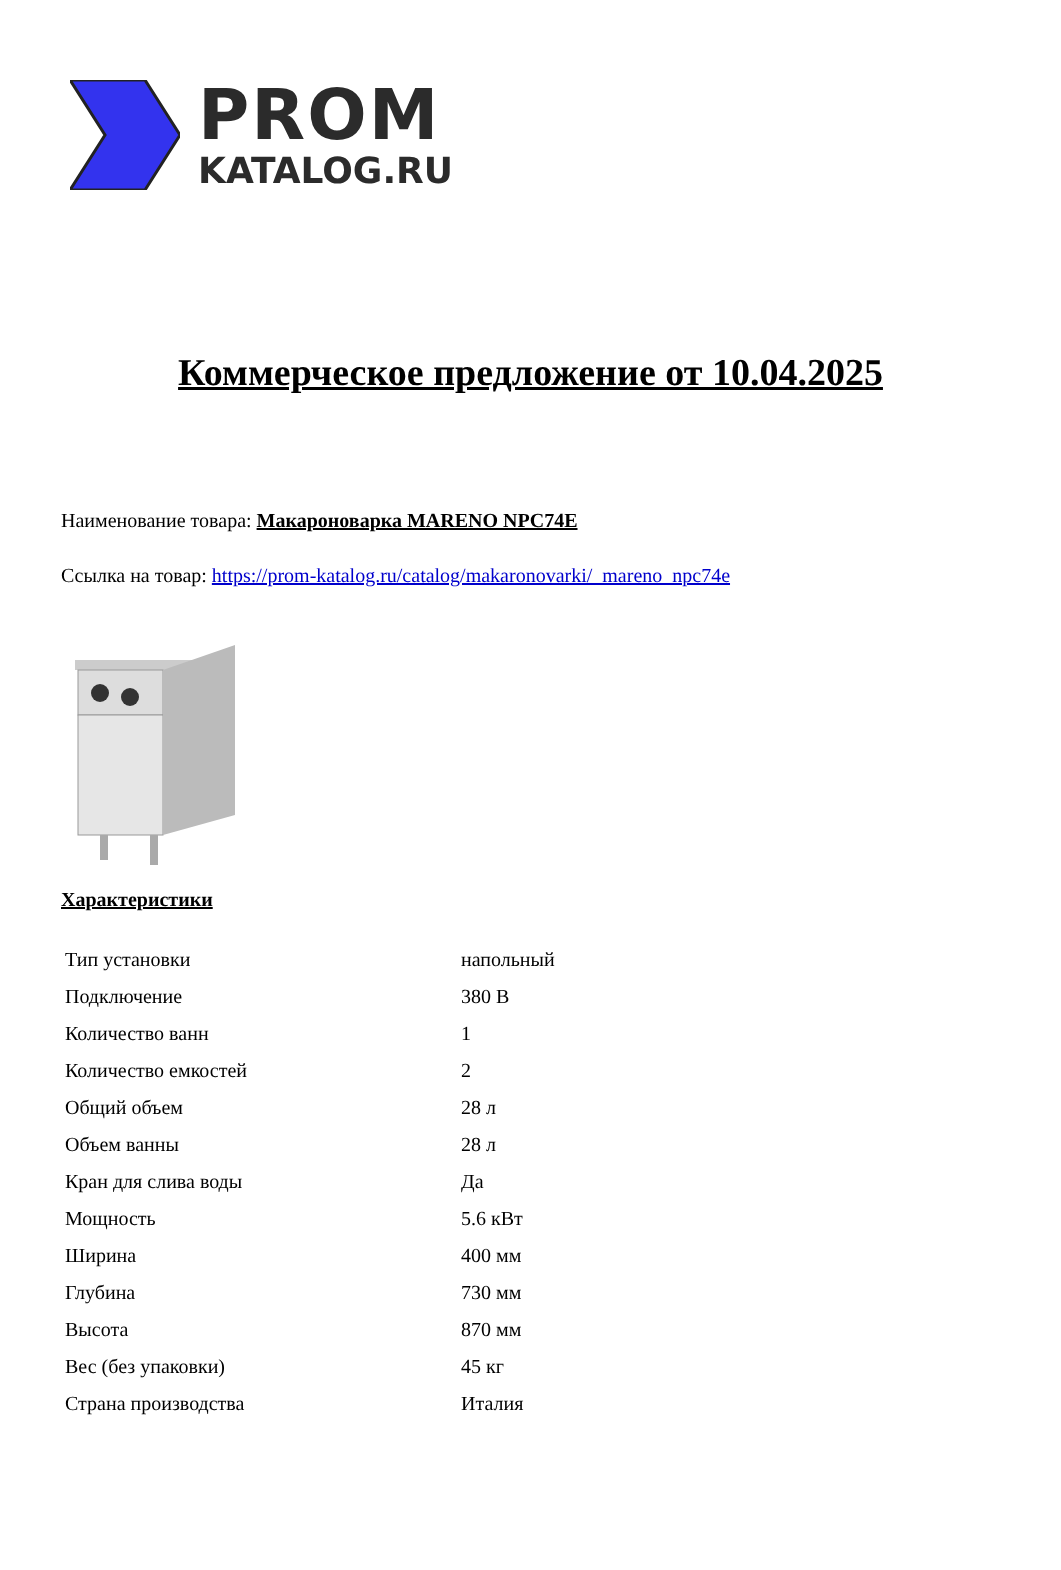PROM
KATALOG.RU
Коммерческое предложение от 10.04.2025
Наименование товара: Макароноварка MARENO NPC74E
Ссылка на товар: https://prom-katalog.ru/catalog/makaronovarki/_mareno_npc74e
Характеристики
| Тип установки | напольный |
| Подключение | 380 В |
| Количество ванн | 1 |
| Количество емкостей | 2 |
| Общий объем | 28 л |
| Объем ванны | 28 л |
| Кран для слива воды | Да |
| Мощность | 5.6 кВт |
| Ширина | 400 мм |
| Глубина | 730 мм |
| Высота | 870 мм |
| Вес (без упаковки) | 45 кг |
| Страна производства | Италия |